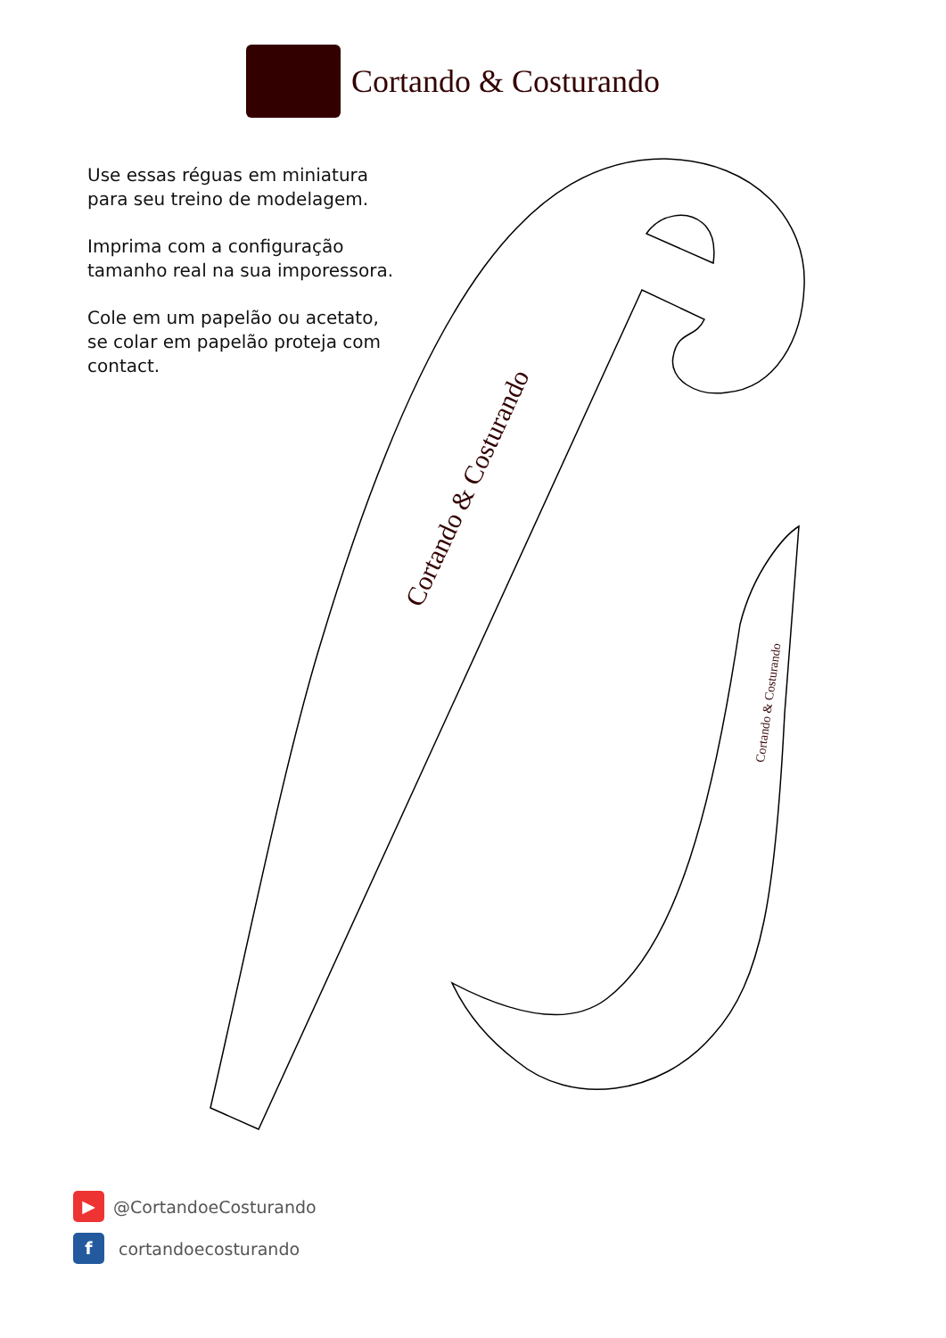Cortando & Costurando
Use essas réguas em miniatura
para seu treino de modelagem.
Imprima com a configuração
tamanho real na sua imporessora.
Cole em um papelão ou acetato,
se colar em papelão proteja com
contact.
Cortando & Costurando
Cortando & Costurando
▶
@CortandoeCosturando
f
cortandoecosturando